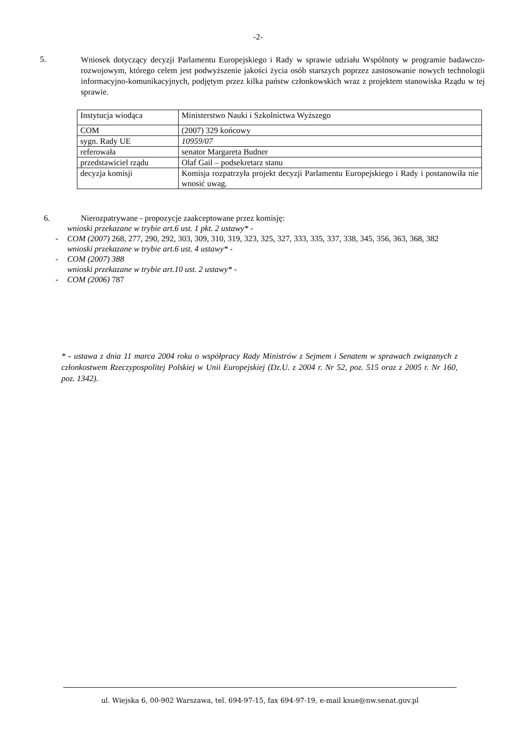-2-
5.
Wniosek dotyczący decyzji Parlamentu Europejskiego i Rady w sprawie udziału Wspólnoty w programie badawczo-rozwojowym, którego celem jest podwyższenie jakości życia osób starszych poprzez zastosowanie nowych technologii informacyjno-komunikacyjnych, podjętym przez kilka państw członkowskich wraz z projektem stanowiska Rządu w tej sprawie.
| Instytucja wiodąca | Ministerstwo Nauki i Szkolnictwa Wyższego |
| COM | (2007) 329 końcowy |
| sygn. Rady UE | 10959/07 |
| referowała | senator Margareta Budner |
| przedstawiciel rządu | Olaf Gail – podsekretarz stanu |
| decyzja komisji | Komisja rozpatrzyła projekt decyzji Parlamentu Europejskiego i Rady i postanowiła nie wnosić uwag. |
6. Nierozpatrywane - propozycje zaakceptowane przez komisję:
wnioski przekazane w trybie art.6 ust. 1 pkt. 2 ustawy* -
- COM (2007) 268, 277, 290, 292, 303, 309, 310, 319, 323, 325, 327, 333, 335, 337, 338, 345, 356, 363, 368, 382
wnioski przekazane w trybie art.6 ust. 4 ustawy* -
- COM (2007) 388
wnioski przekazane w trybie art.10 ust. 2 ustawy* -
- COM (2006) 787
* - ustawa z dnia 11 marca 2004 roku o współpracy Rady Ministrów z Sejmem i Senatem w sprawach związanych z członkostwem Rzeczypospolitej Polskiej w Unii Europejskiej (Dz.U. z 2004 r. Nr 52, poz. 515 oraz z 2005 r. Nr 160, poz. 1342).
ul. Wiejska 6, 00-902 Warszawa, tel. 694-97-15, fax 694-97-19, e-mail ksue@nw.senat.gov.pl